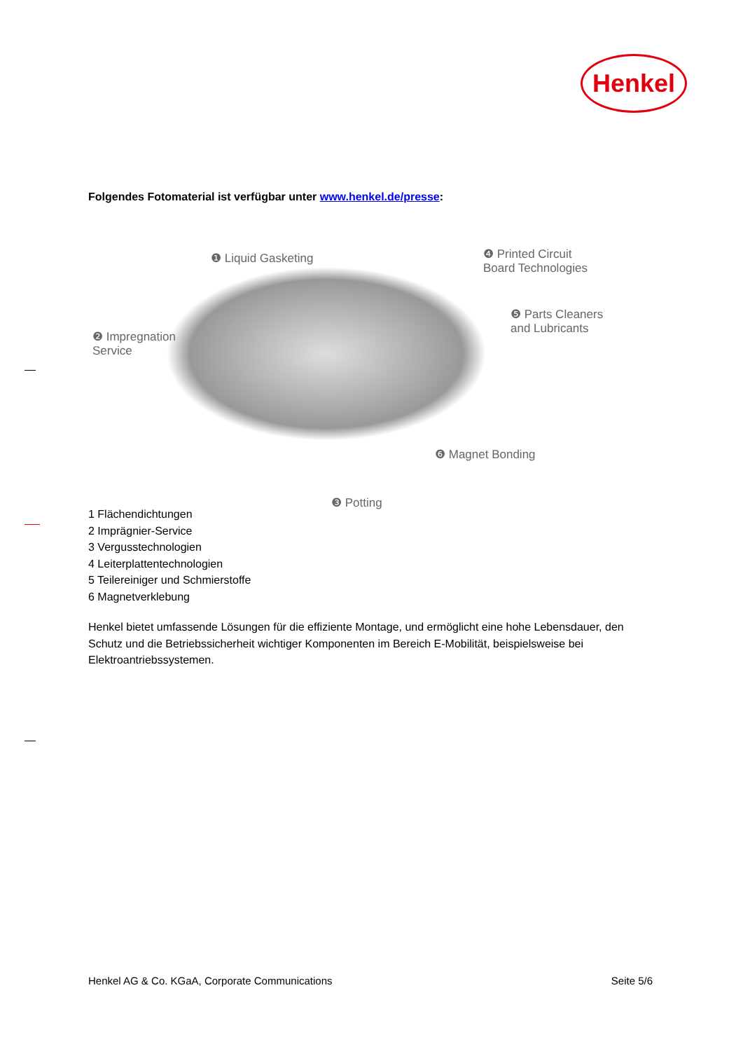Henkel
Folgendes Fotomaterial ist verfügbar unter www.henkel.de/presse:
❶ Liquid Gasketing ❹ Printed Circuit
Board Technologies
❷ Impregnation
Service
❺ Parts Cleaners
and Lubricants
❻ Magnet Bonding
❸ Potting
1 Flächendichtungen
2 Imprägnier-Service
3 Vergusstechnologien
4 Leiterplattentechnologien
5 Teilereiniger und Schmierstoffe
6 Magnetverklebung
Henkel bietet umfassende Lösungen für die effiziente Montage, und ermöglicht eine hohe Lebensdauer, den Schutz und die Betriebssicherheit wichtiger Komponenten im Bereich E-Mobilität, beispielsweise bei Elektroantriebssystemen.
Henkel AG & Co. KGaA, Corporate Communications Seite 5/6